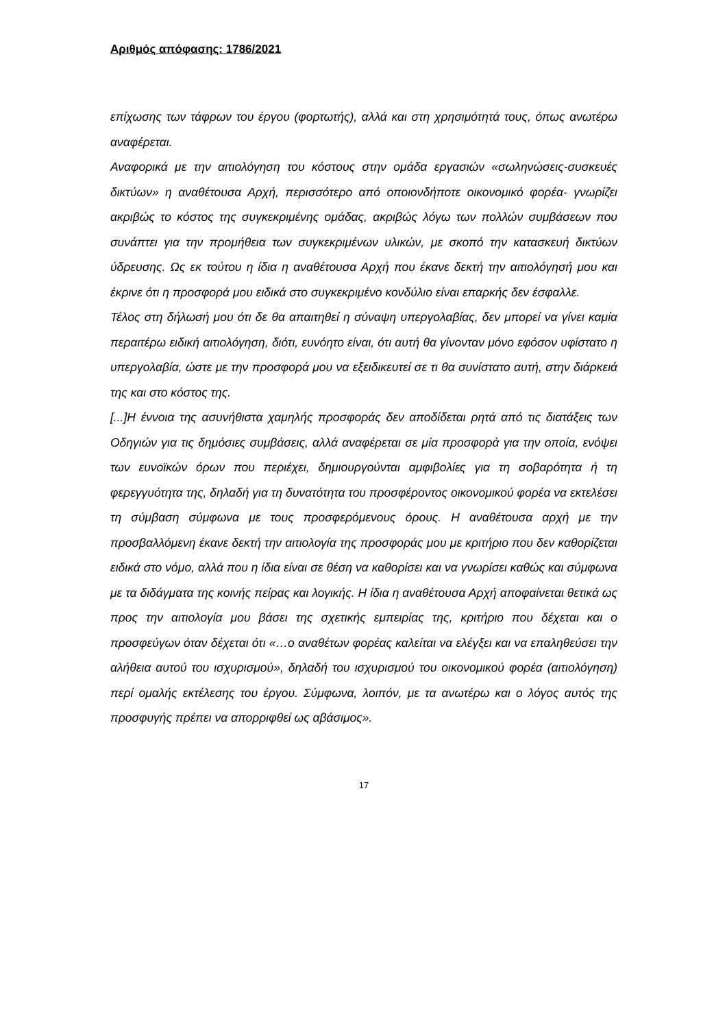Αριθμός απόφασης: 1786/2021
επίχωσης των τάφρων του έργου (φορτωτής), αλλά και στη χρησιμότητά τους, όπως ανωτέρω αναφέρεται.
Αναφορικά με την αιτιολόγηση του κόστους στην ομάδα εργασιών «σωληνώσεις-συσκευές δικτύων» η αναθέτουσα Αρχή, περισσότερο από οποιονδήποτε οικονομικό φορέα- γνωρίζει ακριβώς το κόστος της συγκεκριμένης ομάδας, ακριβώς λόγω των πολλών συμβάσεων που συνάπτει για την προμήθεια των συγκεκριμένων υλικών, με σκοπό την κατασκευή δικτύων ύδρευσης. Ως εκ τούτου η ίδια η αναθέτουσα Αρχή που έκανε δεκτή την αιτιολόγησή μου και έκρινε ότι η προσφορά μου ειδικά στο συγκεκριμένο κονδύλιο είναι επαρκής δεν έσφαλλε.
Τέλος στη δήλωσή μου ότι δε θα απαιτηθεί η σύναψη υπεργολαβίας, δεν μπορεί να γίνει καμία περαιτέρω ειδική αιτιολόγηση, διότι, ευνόητο είναι, ότι αυτή θα γίνονταν μόνο εφόσον υφίστατο η υπεργολαβία, ώστε με την προσφορά μου να εξειδικευτεί σε τι θα συνίστατο αυτή, στην διάρκειά της και στο κόστος της.
[...]Η έννοια της ασυνήθιστα χαμηλής προσφοράς δεν αποδίδεται ρητά από τις διατάξεις των Οδηγιών για τις δημόσιες συμβάσεις, αλλά αναφέρεται σε μία προσφορά για την οποία, ενόψει των ευνοϊκών όρων που περιέχει, δημιουργούνται αμφιβολίες για τη σοβαρότητα ή τη φερεγγυότητα της, δηλαδή για τη δυνατότητα του προσφέροντος οικονομικού φορέα να εκτελέσει τη σύμβαση σύμφωνα με τους προσφερόμενους όρους. Η αναθέτουσα αρχή με την προσβαλλόμενη έκανε δεκτή την αιτιολογία της προσφοράς μου με κριτήριο που δεν καθορίζεται ειδικά στο νόμο, αλλά που η ίδια είναι σε θέση να καθορίσει και να γνωρίσει καθώς και σύμφωνα με τα διδάγματα της κοινής πείρας και λογικής. Η ίδια η αναθέτουσα Αρχή αποφαίνεται θετικά ως προς την αιτιολογία μου βάσει της σχετικής εμπειρίας της, κριτήριο που δέχεται και ο προσφεύγων όταν δέχεται ότι «…ο αναθέτων φορέας καλείται να ελέγξει και να επαληθεύσει την αλήθεια αυτού του ισχυρισμού», δηλαδή του ισχυρισμού του οικονομικού φορέα (αιτιολόγηση) περί ομαλής εκτέλεσης του έργου. Σύμφωνα, λοιπόν, με τα ανωτέρω και ο λόγος αυτός της προσφυγής πρέπει να απορριφθεί ως αβάσιμος».
17